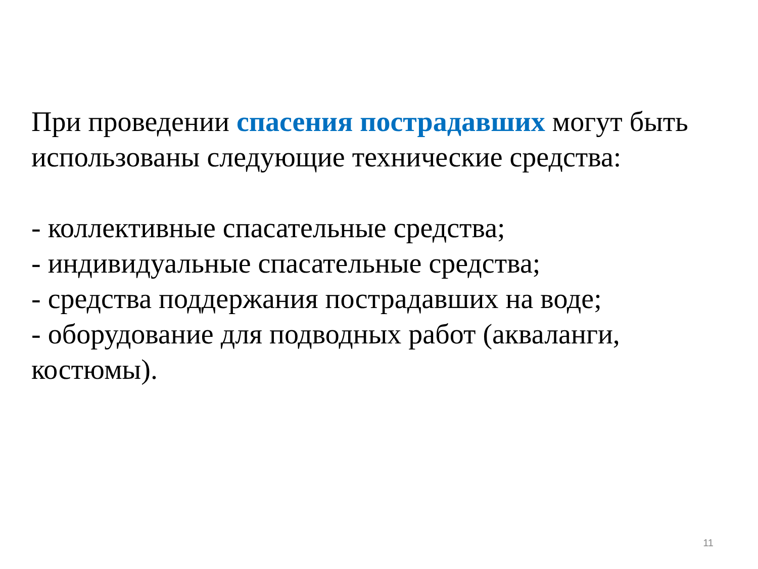При проведении спасения пострадавших могут быть использованы следующие технические средства:
- коллективные спасательные средства;
- индивидуальные спасательные средства;
- средства поддержания пострадавших на воде;
- оборудование для подводных работ (акваланги, костюмы).
11